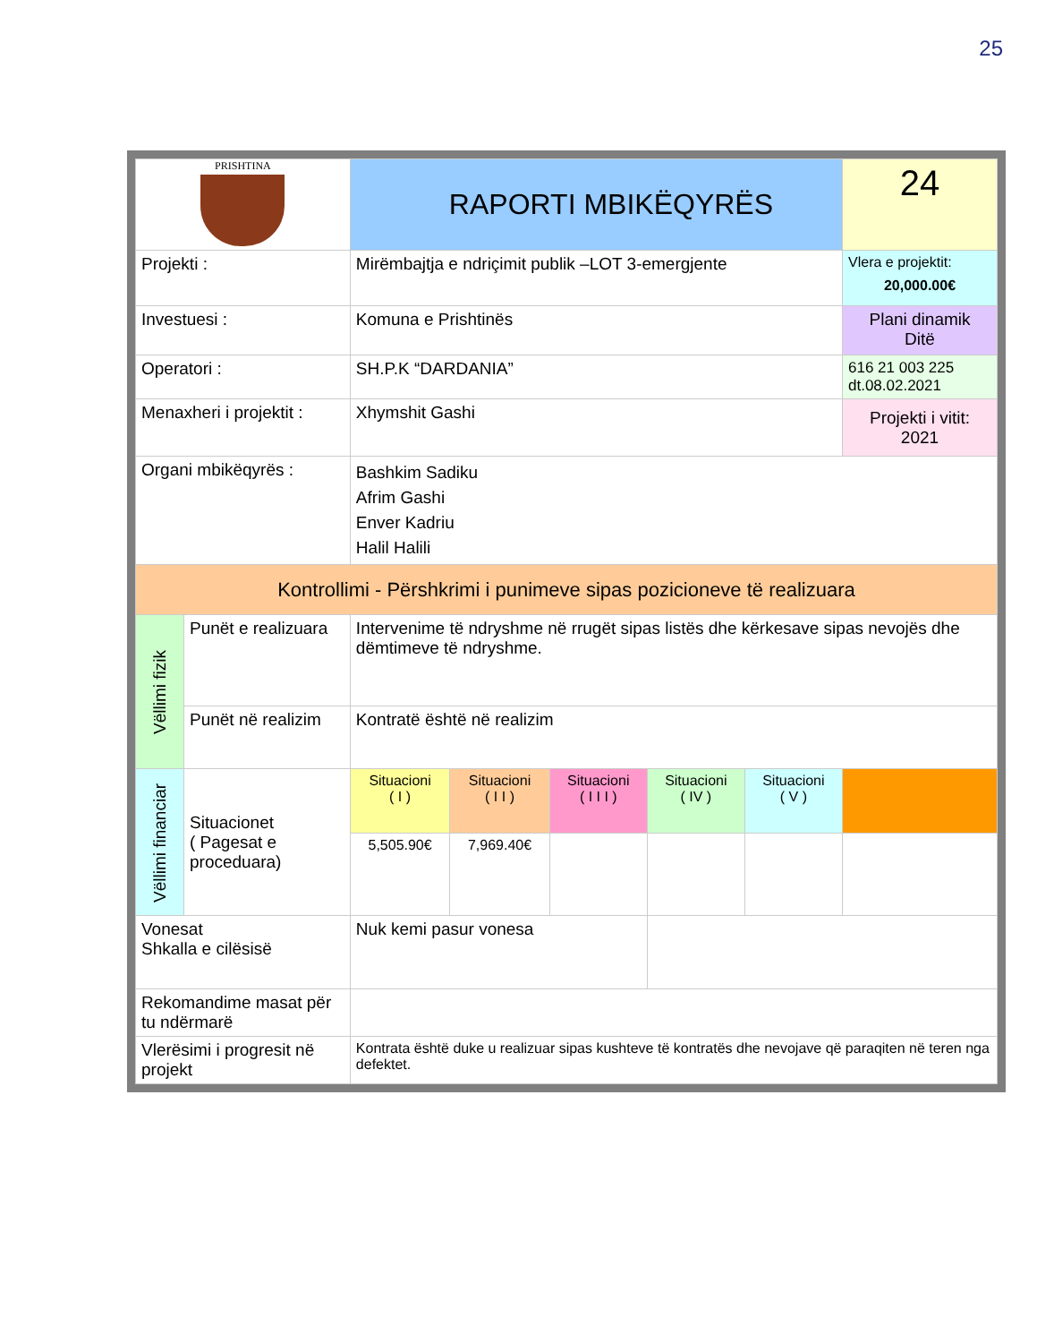25
| PRISHTINA | | RAPORTI MBIKËQYRËS | | | | | | 24 |
| Projekti : | | Mirëmbajtja e ndriçimit publik –LOT 3-emergjente | | | | | | Vlera e projektit: 20,000.00€ |
| Investuesi : | | Komuna e Prishtinës | | | | | | Plani dinamik Ditë |
| Operatori : | | SH.P.K “DARDANIA” | | | | | | 616 21 003 225 dt.08.02.2021 |
| Menaxheri i projektit : | | Xhymshit Gashi | | | | | | Projekti i vitit: 2021 |
| Organi mbikëqyrës : | | Bashkim Sadiku Afrim Gashi Enver Kadriu Halil Halili | | | | | | |
| Kontrollimi - Përshkrimi i punimeve sipas pozicioneve të realizuara | | | | | | | | |
| Vëllimi fizik | Punët e realizuara | Intervenime të ndryshme në rrugët sipas listës dhe kërkesave sipas nevojës dhe dëmtimeve të ndryshme. | | | | | | |
| | Punët në realizim | Kontratë është në realizim | | | | | | |
| Vëllimi financiar | Situacionet ( Pagesat e proceduara) | Situacioni ( I ) | Situacioni ( I I ) | Situacioni ( I I I ) | Situacioni ( IV ) | Situacioni ( V ) | | |
| | | 5,505.90€ | 7,969.40€ | | | | | |
| Vonesat Shkalla e cilësisë | | Nuk kemi pasur vonesa | | | | | | |
| Rekomandime masat për tu ndërmarë | | | | | | | | |
| Vlerësimi i progresit në projekt | | Kontrata është duke u realizuar sipas kushteve të kontratës dhe nevojave që paraqiten në teren nga defektet. | | | | | | |